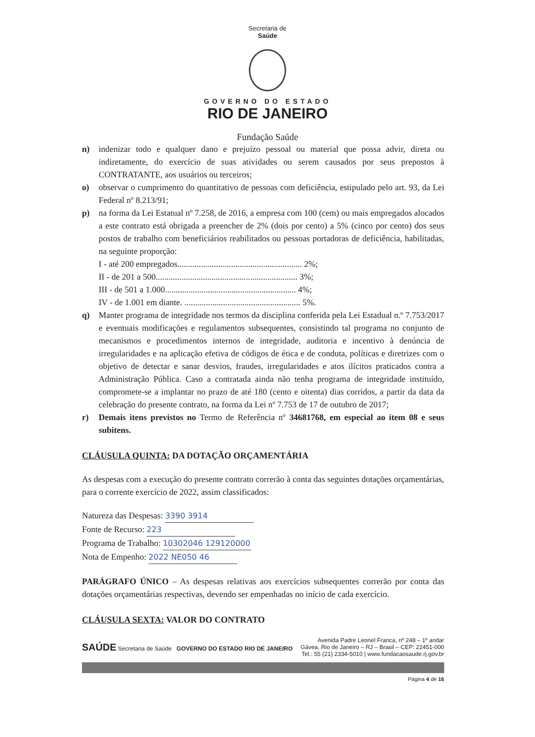Secretaria de
Saúde
GOVERNO DO ESTADO
RIO DE JANEIRO
Fundação Saúde
n) indenizar todo e qualquer dano e prejuízo pessoal ou material que possa advir, direta ou indiretamente, do exercício de suas atividades ou serem causados por seus prepostos à CONTRATANTE, aos usuários ou terceiros;
o) observar o cumprimento do quantitativo de pessoas com deficiência, estipulado pelo art. 93, da Lei Federal nº 8.213/91;
p) na forma da Lei Estatual nº 7.258, de 2016, a empresa com 100 (cem) ou mais empregados alocados a este contrato está obrigada a preencher de 2% (dois por cento) a 5% (cinco por cento) dos seus postos de trabalho com beneficiários reabilitados ou pessoas portadoras de deficiência, habilitadas, na seguinte proporção:
I - até 200 empregados.......................................................... 2%;
II - de 201 a 500.................................................................. 3%;
III - de 501 a 1.000............................................................. 4%;
IV - de 1.001 em diante. ...................................................... 5%.
q) Manter programa de integridade nos termos da disciplina conferida pela Lei Estadual n.º 7.753/2017 e eventuais modificações e regulamentos subsequentes, consistindo tal programa no conjunto de mecanismos e procedimentos internos de integridade, auditoria e incentivo à denúncia de irregularidades e na aplicação efetiva de códigos de ética e de conduta, políticas e diretrizes com o objetivo de detectar e sanar desvios, fraudes, irregularidades e atos ilícitos praticados contra a Administração Pública. Caso a contratada ainda não tenha programa de integridade instituído, compromete-se a implantar no prazo de até 180 (cento e oitenta) dias corridos, a partir da data da celebração do presente contrato, na forma da Lei nº 7.753 de 17 de outubro de 2017;
r) Demais itens previstos no Termo de Referência nº 34681768, em especial ao item 08 e seus subitens.
CLÁUSULA QUINTA: DA DOTAÇÃO ORÇAMENTÁRIA
As despesas com a execução do presente contrato correrão à conta das seguintes dotações orçamentárias, para o corrente exercício de 2022, assim classificados:
Natureza das Despesas: 3390 3914
Fonte de Recurso: 223
Programa de Trabalho: 10302046 129120000
Nota de Empenho: 2022 NE050 46
PARÁGRAFO ÚNICO – As despesas relativas aos exercícios subsequentes correrão por conta das dotações orçamentárias respectivas, devendo ser empenhadas no início de cada exercício.
CLÁUSULA SEXTA: VALOR DO CONTRATO
SAÚDE Secretaria de Saúde GOVERNO DO ESTADO RIO DE JANEIRO
Avenida Padre Leonel Franca, nº 248 – 1º andar
Gávea, Rio de Janeiro – RJ – Brasil – CEP: 22451-000
Tel.: 55 (21) 2334-5010 | www.fundacaosaude.rj.gov.br
Página 4 de 16